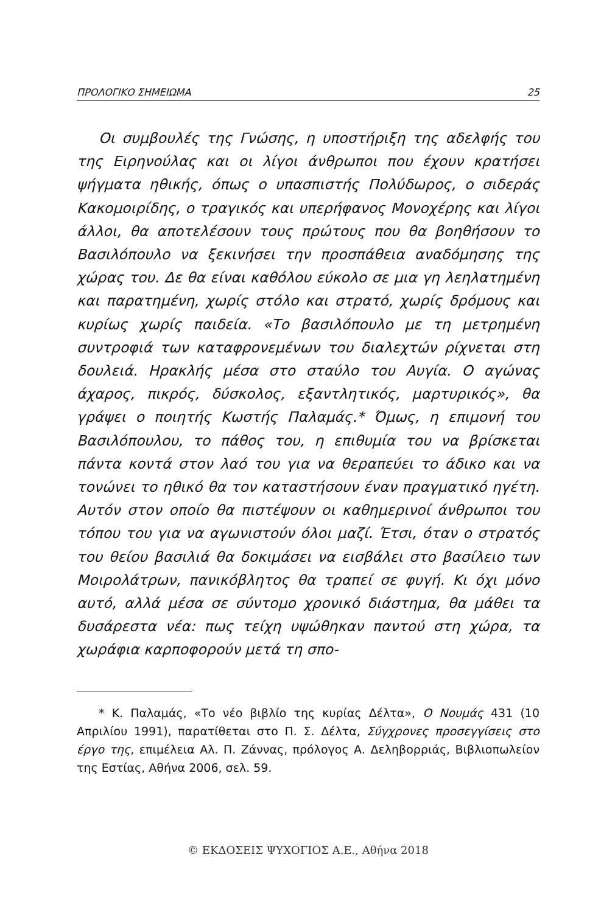ΠΡΟΛΟΓΙΚΟ ΣΗΜΕΙΩΜΑ 25
Οι συμβουλές της Γνώσης, η υποστήριξη της αδελφής του της Ειρηνούλας και οι λίγοι άνθρωποι που έχουν κρατήσει ψήγματα ηθικής, όπως ο υπασπιστής Πολύδωρος, ο σιδεράς Κακομοιρίδης, ο τραγικός και υπερήφανος Μονοχέρης και λίγοι άλλοι, θα αποτελέσουν τους πρώτους που θα βοηθήσουν το Βασιλόπουλο να ξεκινήσει την προσπάθεια αναδόμησης της χώρας του. Δε θα είναι καθόλου εύκολο σε μια γη λεηλατημένη και παρατημένη, χωρίς στόλο και στρατό, χωρίς δρόμους και κυρίως χωρίς παιδεία. «Το βασιλόπουλο με τη μετρημένη συντροφιά των καταφρονεμένων του διαλεχτών ρίχνεται στη δουλειά. Ηρακλής μέσα στο σταύλο του Αυγία. Ο αγώνας άχαρος, πικρός, δύσκολος, εξαντλητικός, μαρτυρικός», θα γράψει ο ποιητής Κωστής Παλαμάς.* Όμως, η επιμονή του Βασιλόπουλου, το πάθος του, η επιθυμία του να βρίσκεται πάντα κοντά στον λαό του για να θεραπεύει το άδικο και να τονώνει το ηθικό θα τον καταστήσουν έναν πραγματικό ηγέτη. Αυτόν στον οποίο θα πιστέψουν οι καθημερινοί άνθρωποι του τόπου του για να αγωνιστούν όλοι μαζί. Έτσι, όταν ο στρατός του θείου βασιλιά θα δοκιμάσει να εισβάλει στο βασίλειο των Μοιρολάτρων, πανικόβλητος θα τραπεί σε φυγή. Κι όχι μόνο αυτό, αλλά μέσα σε σύντομο χρονικό διάστημα, θα μάθει τα δυσάρεστα νέα: πως τείχη υψώθηκαν παντού στη χώρα, τα χωράφια καρποφορούν μετά τη σπο-
* Κ. Παλαμάς, «Το νέο βιβλίο της κυρίας Δέλτα», Ο Νουμάς 431 (10 Απριλίου 1991), παρατίθεται στο Π. Σ. Δέλτα, Σύγχρονες προσεγγίσεις στο έργο της, επιμέλεια Αλ. Π. Ζάννας, πρόλογος Α. Δεληβορριάς, Βιβλιοπωλείον της Εστίας, Αθήνα 2006, σελ. 59.
© ΕΚΔΟΣΕΙΣ ΨΥΧΟΓΙΟΣ Α.Ε., Αθήνα 2018